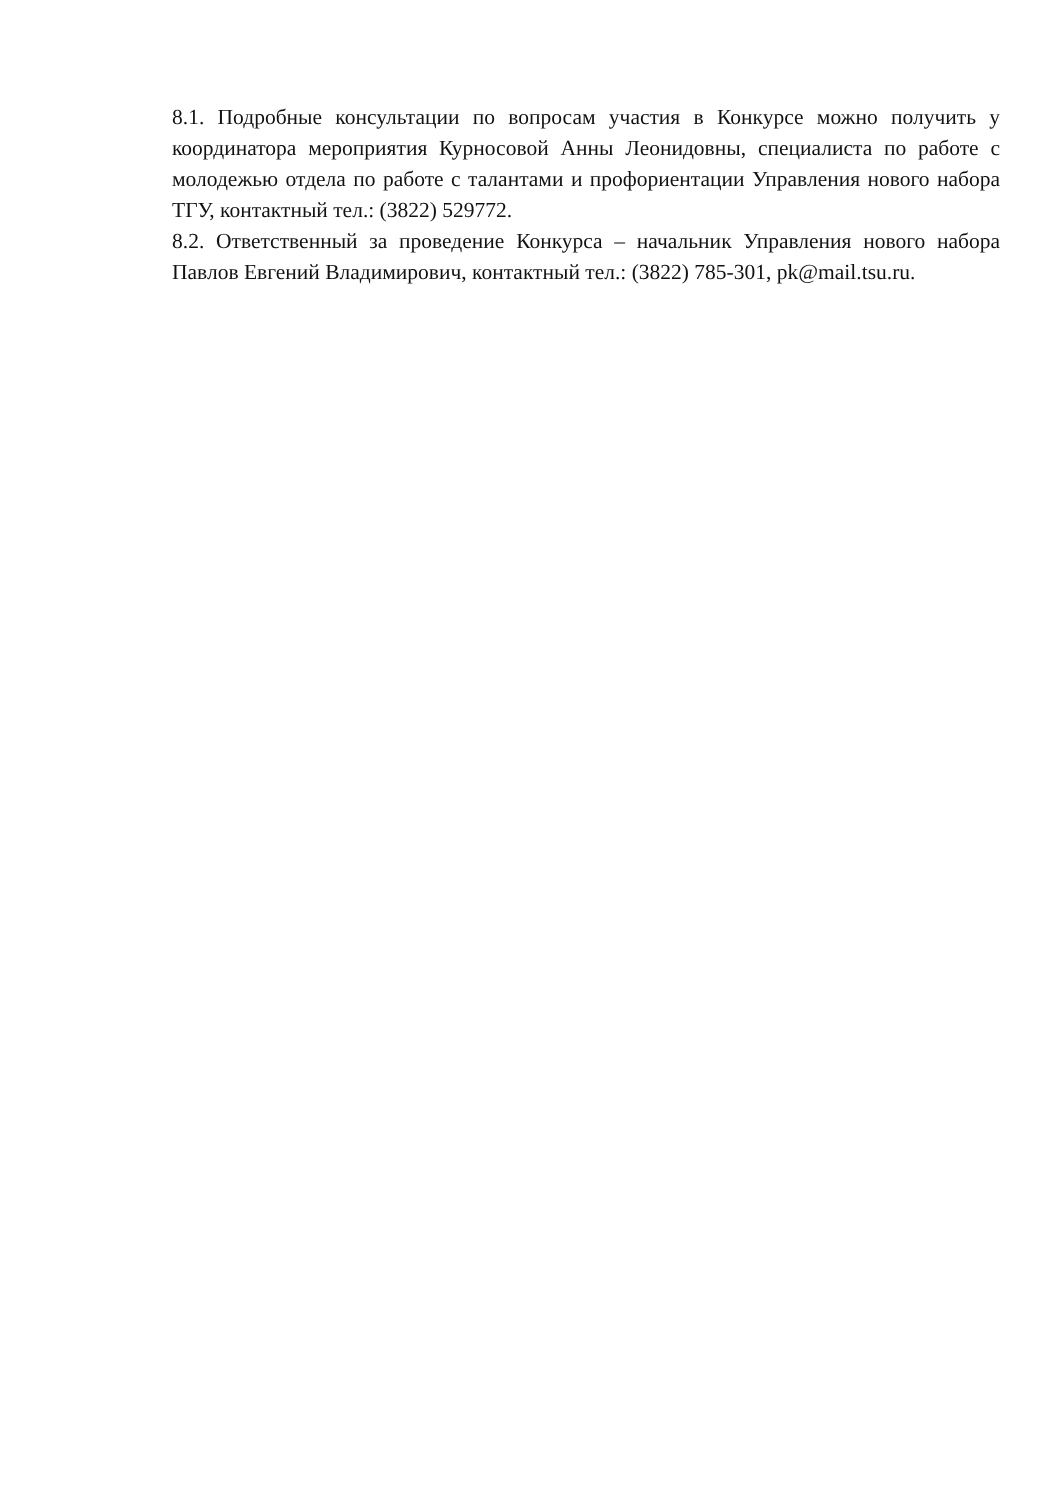8.1. Подробные консультации по вопросам участия в Конкурсе можно получить у координатора мероприятия Курносовой Анны Леонидовны, специалиста по работе с молодежью отдела по работе с талантами и профориентации Управления нового набора ТГУ, контактный тел.: (3822) 529772.
8.2. Ответственный за проведение Конкурса – начальник Управления нового набора Павлов Евгений Владимирович, контактный тел.: (3822) 785-301, pk@mail.tsu.ru.